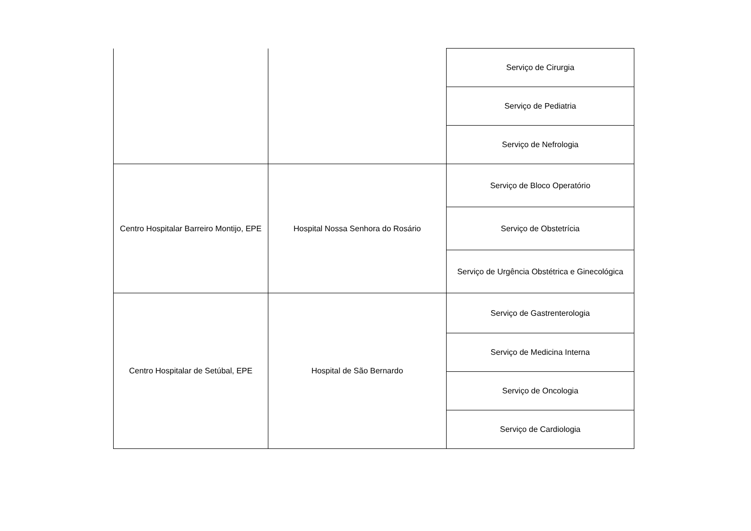| | | Serviço de Cirurgia |
| | | Serviço de Pediatria |
| | | Serviço de Nefrologia |
| Centro Hospitalar Barreiro Montijo, EPE | Hospital Nossa Senhora do Rosário | Serviço de Bloco Operatório |
| | | Serviço de Obstetrícia |
| | | Serviço de Urgência Obstétrica e Ginecológica |
| Centro Hospitalar de Setúbal, EPE | Hospital de São Bernardo | Serviço de Gastrenterologia |
| | | Serviço de Medicina Interna |
| | | Serviço de Oncologia |
| | | Serviço de Cardiologia |